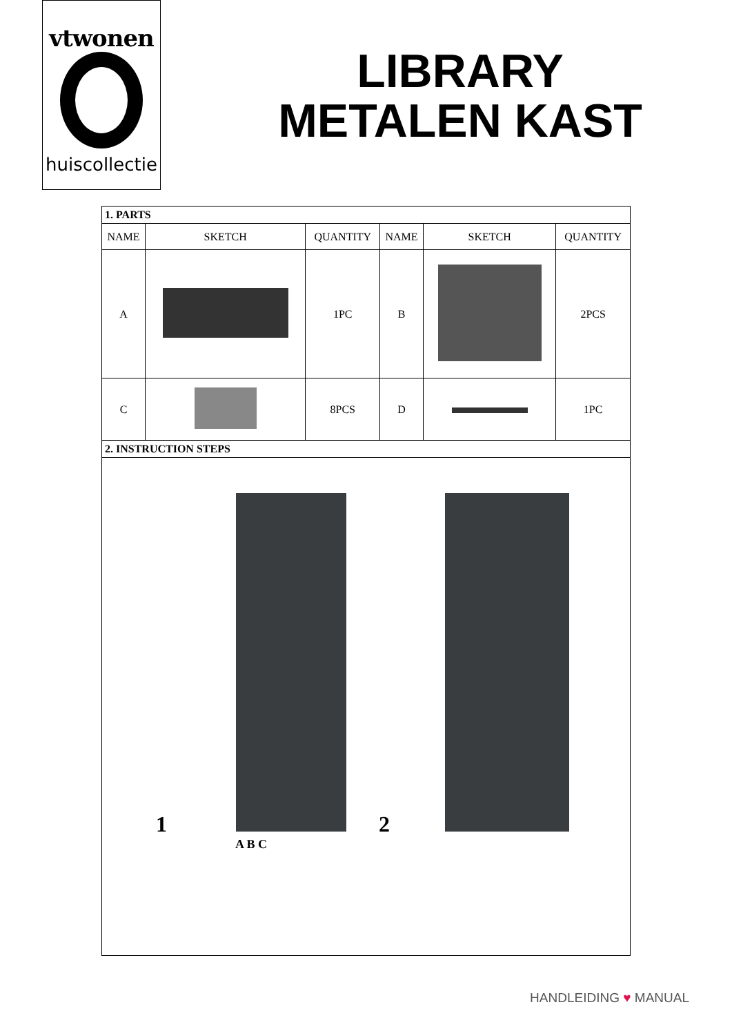vtwonen
huiscollectie
LIBRARY
METALEN KAST
| 1. PARTS | | | | | |
| NAME | SKETCH | QUANTITY | NAME | SKETCH | QUANTITY |
| A | | 1PC | B | | 2PCS |
| C | | 8PCS | D | | 1PC |
| 2. INSTRUCTION STEPS | | | | | |
| 1 A B C 2 | | | | | |
HANDLEIDING ♥ MANUAL